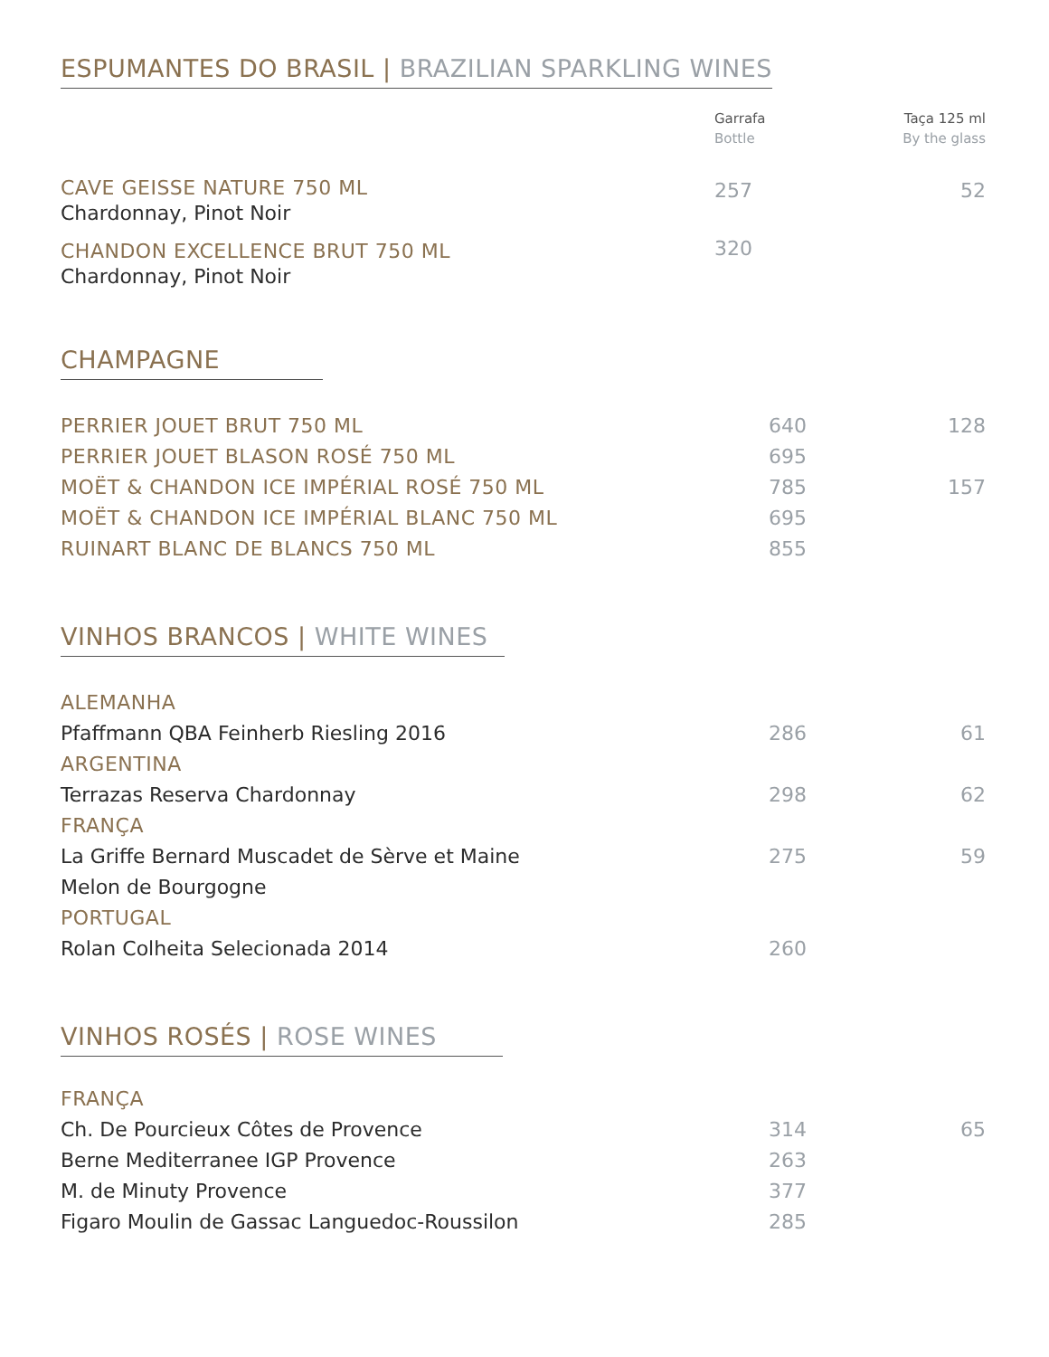ESPUMANTES DO BRASIL | BRAZILIAN SPARKLING WINES
| | Garrafa Bottle | Taça 125 ml By the glass |
| --- | --- | --- |
| CAVE GEISSE NATURE 750 ML Chardonnay, Pinot Noir | 257 | 52 |
| CHANDON EXCELLENCE BRUT 750 ML Chardonnay, Pinot Noir | 320 | |
CHAMPAGNE
| PERRIER JOUET BRUT 750 ML | 640 | 128 |
| PERRIER JOUET BLASON ROSÉ 750 ML | 695 | |
| MOËT & CHANDON ICE IMPÉRIAL ROSÉ 750 ML | 785 | 157 |
| MOËT & CHANDON ICE IMPÉRIAL BLANC 750 ML | 695 | |
| RUINART BLANC DE BLANCS 750 ML | 855 | |
VINHOS BRANCOS | WHITE WINES
| ALEMANHA | | |
| Pfaffmann QBA Feinherb Riesling 2016 | 286 | 61 |
| ARGENTINA | | |
| Terrazas Reserva Chardonnay | 298 | 62 |
| FRANÇA | | |
| La Griffe Bernard Muscadet de Sèrve et Maine Melon de Bourgogne | 275 | 59 |
| PORTUGAL | | |
| Rolan Colheita Selecionada 2014 | 260 | |
VINHOS ROSÉS | ROSE WINES
| FRANÇA | | |
| Ch. De Pourcieux Côtes de Provence | 314 | 65 |
| Berne Mediterranee IGP Provence | 263 | |
| M. de Minuty Provence | 377 | |
| Figaro Moulin de Gassac Languedoc-Roussilon | 285 | |